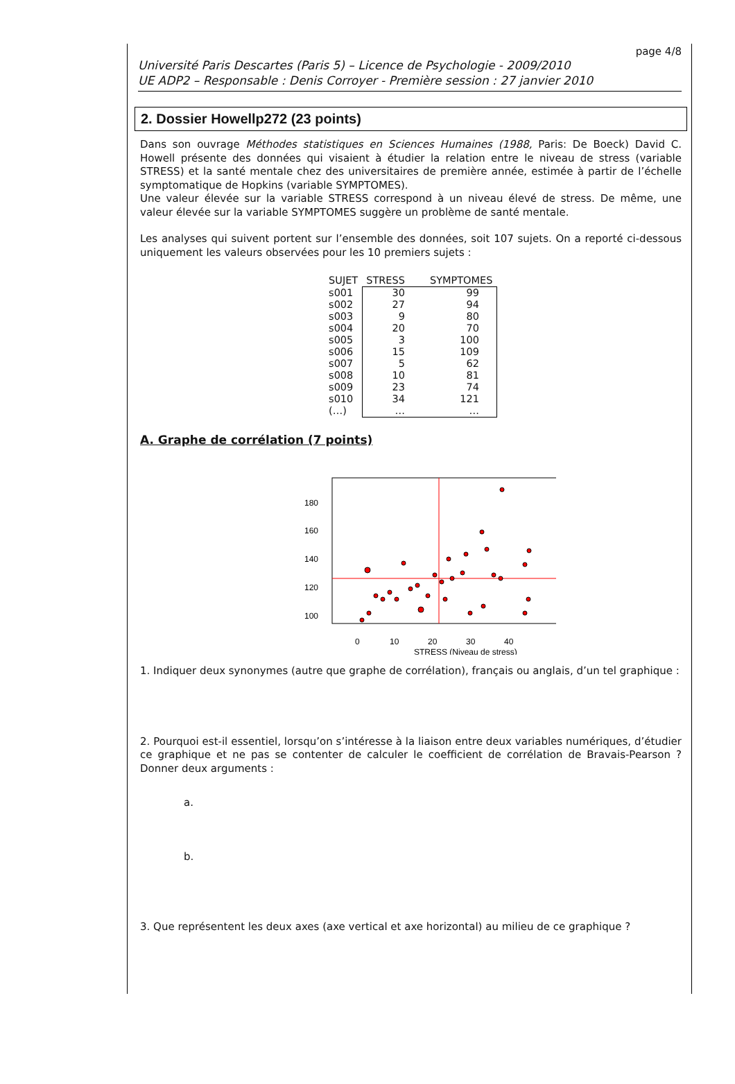page 4/8
Université Paris Descartes (Paris 5) – Licence de Psychologie - 2009/2010
UE ADP2 – Responsable : Denis Corroyer - Première session : 27 janvier 2010
2. Dossier Howellp272 (23 points)
Dans son ouvrage Méthodes statistiques en Sciences Humaines (1988, Paris: De Boeck) David C. Howell présente des données qui visaient à étudier la relation entre le niveau de stress (variable STRESS) et la santé mentale chez des universitaires de première année, estimée à partir de l’échelle symptomatique de Hopkins (variable SYMPTOMES).
Une valeur élevée sur la variable STRESS correspond à un niveau élevé de stress. De même, une valeur élevée sur la variable SYMPTOMES suggère un problème de santé mentale.
Les analyses qui suivent portent sur l’ensemble des données, soit 107 sujets. On a reporté ci-dessous uniquement les valeurs observées pour les 10 premiers sujets :
| SUJET | STRESS | SYMPTOMES |
| --- | --- | --- |
| s001 | 30 | 99 |
| s002 | 27 | 94 |
| s003 | 9 | 80 |
| s004 | 20 | 70 |
| s005 | 3 | 100 |
| s006 | 15 | 109 |
| s007 | 5 | 62 |
| s008 | 10 | 81 |
| s009 | 23 | 74 |
| s010 | 34 | 121 |
| (…) | … | … |
A. Graphe de corrélation (7 points)
180
160
140
120
100
0
10
20
30
40
STRESS (Niveau de stress)
1. Indiquer deux synonymes (autre que graphe de corrélation), français ou anglais, d’un tel graphique :
2. Pourquoi est-il essentiel, lorsqu’on s’intéresse à la liaison entre deux variables numériques, d’étudier ce graphique et ne pas se contenter de calculer le coefficient de corrélation de Bravais-Pearson ? Donner deux arguments :
a.
b.
3. Que représentent les deux axes (axe vertical et axe horizontal) au milieu de ce graphique ?